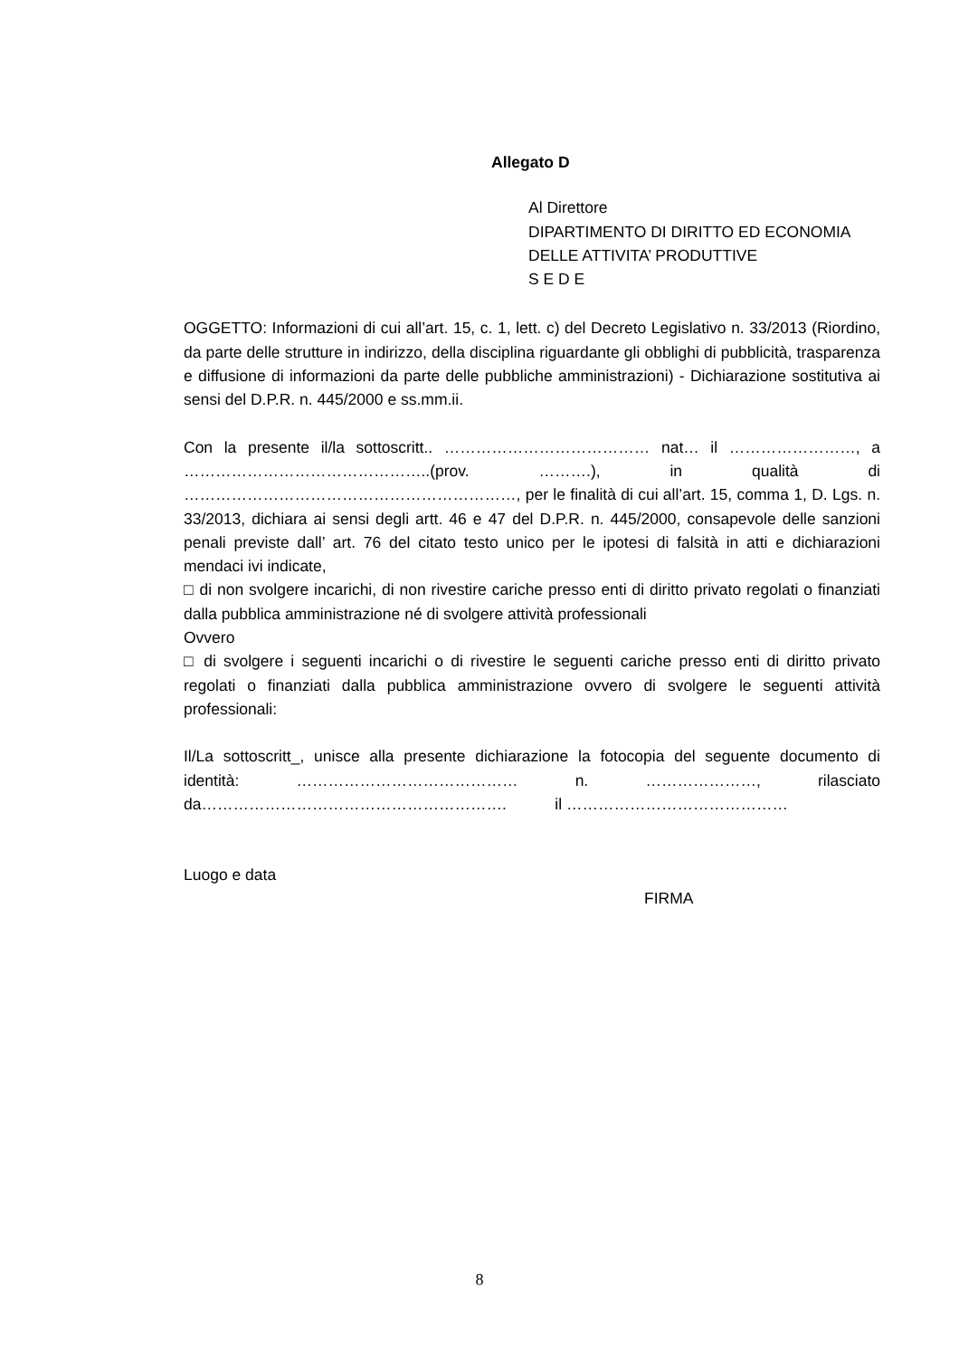Allegato D
Al Direttore
DIPARTIMENTO DI DIRITTO ED ECONOMIA
DELLE ATTIVITA’ PRODUTTIVE
S E D E
OGGETTO: Informazioni di cui all’art. 15, c. 1, lett. c) del Decreto Legislativo n. 33/2013 (Riordino, da parte delle strutture in indirizzo, della disciplina riguardante gli obblighi di pubblicità, trasparenza e diffusione di informazioni da parte delle pubbliche amministrazioni) - Dichiarazione sostitutiva ai sensi del D.P.R. n. 445/2000 e ss.mm.ii.
Con la presente il/la sottoscritt.. ………………………………… nat… il ……………………, a ………………………………………..(prov. ……….), in qualità di ………………………………………………………, per le finalità di cui all’art. 15, comma 1, D. Lgs. n. 33/2013, dichiara ai sensi degli artt. 46 e 47 del D.P.R. n. 445/2000, consapevole delle sanzioni penali previste dall’ art. 76 del citato testo unico per le ipotesi di falsità in atti e dichiarazioni mendaci ivi indicate,
□ di non svolgere incarichi, di non rivestire cariche presso enti di diritto privato regolati o finanziati dalla pubblica amministrazione né di svolgere attività professionali
Ovvero
□ di svolgere i seguenti incarichi o di rivestire le seguenti cariche presso enti di diritto privato regolati o finanziati dalla pubblica amministrazione ovvero di svolgere le seguenti attività professionali:
Il/La sottoscritt_, unisce alla presente dichiarazione la fotocopia del seguente documento di identità: …………………………………… n. …………………, rilasciato da…………………………………………………. il ……………………………………
Luogo e data
FIRMA
8